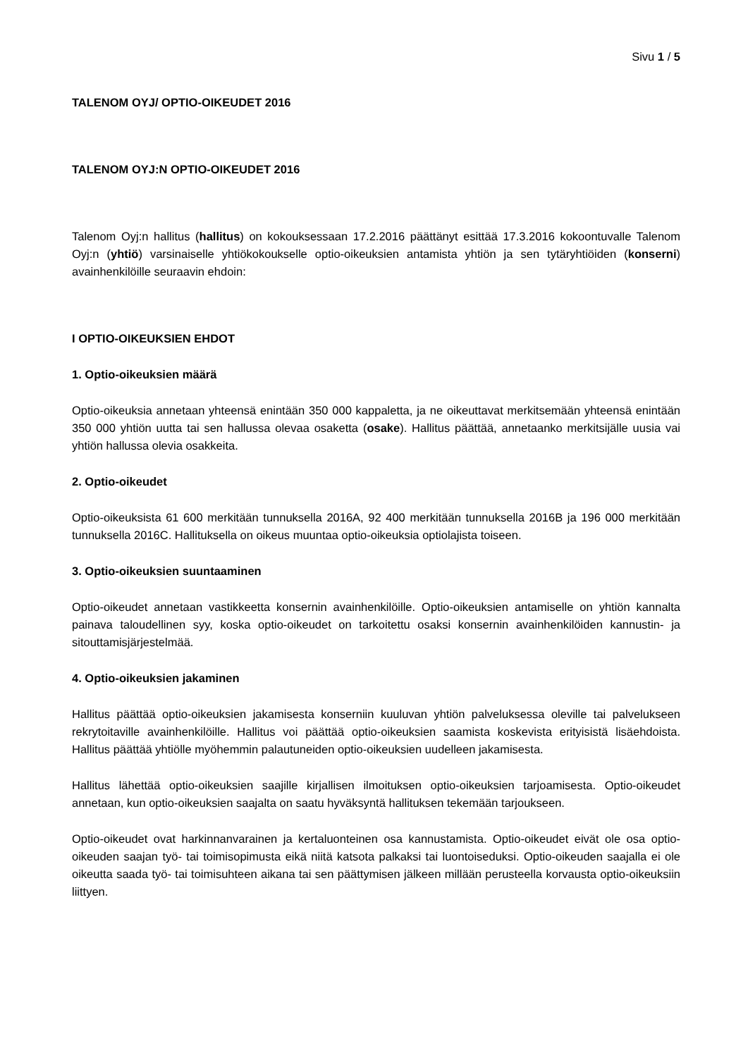Sivu 1 / 5
TALENOM OYJ/ OPTIO-OIKEUDET 2016
TALENOM OYJ:N OPTIO-OIKEUDET 2016
Talenom Oyj:n hallitus (hallitus) on kokouksessaan 17.2.2016 päättänyt esittää 17.3.2016 kokoontuvalle Talenom Oyj:n (yhtiö) varsinaiselle yhtiökokoukselle optio-oikeuksien antamista yhtiön ja sen tytäryhtiöiden (konserni) avainhenkilöille seuraavin ehdoin:
I OPTIO-OIKEUKSIEN EHDOT
1. Optio-oikeuksien määrä
Optio-oikeuksia annetaan yhteensä enintään 350 000 kappaletta, ja ne oikeuttavat merkitsemään yhteensä enintään 350 000 yhtiön uutta tai sen hallussa olevaa osaketta (osake). Hallitus päättää, annetaanko merkitsijälle uusia vai yhtiön hallussa olevia osakkeita.
2. Optio-oikeudet
Optio-oikeuksista 61 600 merkitään tunnuksella 2016A, 92 400 merkitään tunnuksella 2016B ja 196 000 merkitään tunnuksella 2016C. Hallituksella on oikeus muuntaa optio-oikeuksia optiolajista toiseen.
3. Optio-oikeuksien suuntaaminen
Optio-oikeudet annetaan vastikkeetta konsernin avainhenkilöille. Optio-oikeuksien antamiselle on yhtiön kannalta painava taloudellinen syy, koska optio-oikeudet on tarkoitettu osaksi konsernin avainhenkilöiden kannustin- ja sitouttamisjärjestelmää.
4. Optio-oikeuksien jakaminen
Hallitus päättää optio-oikeuksien jakamisesta konserniin kuuluvan yhtiön palveluksessa oleville tai palvelukseen rekrytoitaville avainhenkilöille. Hallitus voi päättää optio-oikeuksien saamista koskevista erityisistä lisäehdoista. Hallitus päättää yhtiölle myöhemmin palautuneiden optio-oikeuksien uudelleen jakamisesta.
Hallitus lähettää optio-oikeuksien saajille kirjallisen ilmoituksen optio-oikeuksien tarjoamisesta. Optio-oikeudet annetaan, kun optio-oikeuksien saajalta on saatu hyväksyntä hallituksen tekemään tarjoukseen.
Optio-oikeudet ovat harkinnanvarainen ja kertaluonteinen osa kannustamista. Optio-oikeudet eivät ole osa optio-oikeuden saajan työ- tai toimisopimusta eikä niitä katsota palkaksi tai luontoiseduksi. Optio-oikeuden saajalla ei ole oikeutta saada työ- tai toimisuhteen aikana tai sen päättymisen jälkeen millään perusteella korvausta optio-oikeuksiin liittyen.